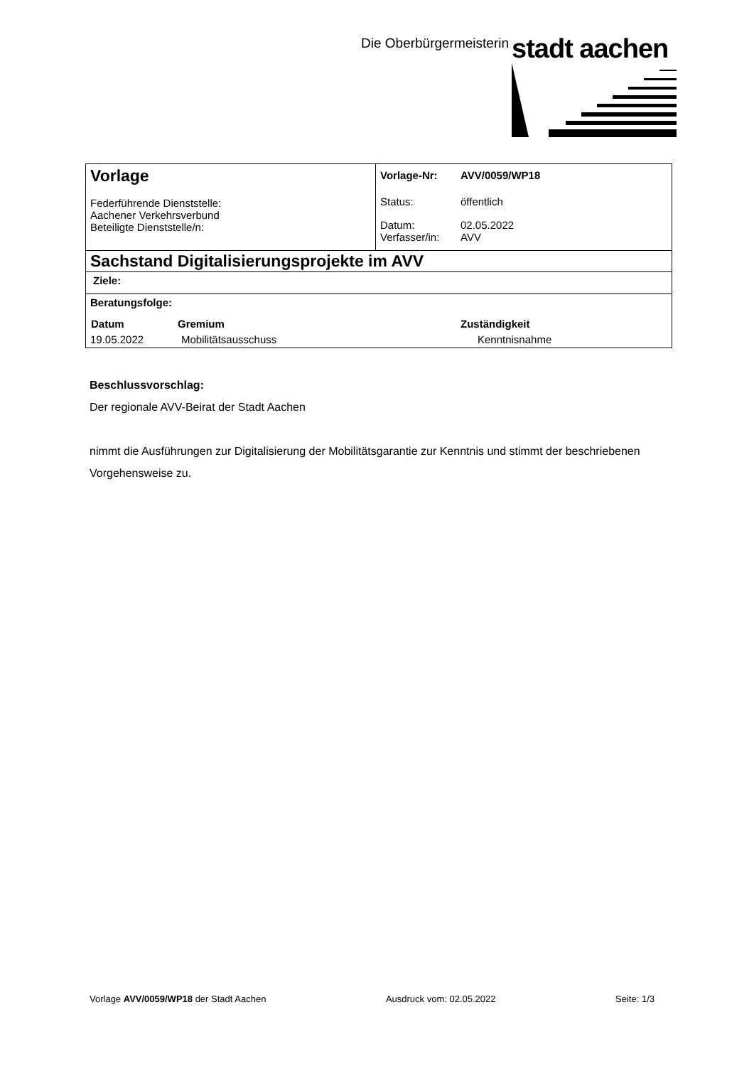Die Oberbürgermeisterin stadt aachen
| Vorlage Federführende Dienststelle: Aachener Verkehrsverbund Beteiligte Dienststelle/n: | / Vorlage-Nr: / AVV/0059/WP18 / / Status: / öffentlich / / Datum: Verfasser/in: / 02.05.2022 AVV / |
| Sachstand Digitalisierungsprojekte im AVV | |
| Ziele: | |
| Beratungsfolge: / Datum / Gremium / Zuständigkeit / / --- / --- / --- / / 19.05.2022 / Mobilitätsausschuss / Kenntnisnahme / | |
Beschlussvorschlag:
Der regionale AVV-Beirat der Stadt Aachen
nimmt die Ausführungen zur Digitalisierung der Mobilitätsgarantie zur Kenntnis und stimmt der beschriebenen Vorgehensweise zu.
Vorlage AVV/0059/WP18 der Stadt Aachen Ausdruck vom: 02.05.2022 Seite: 1/3